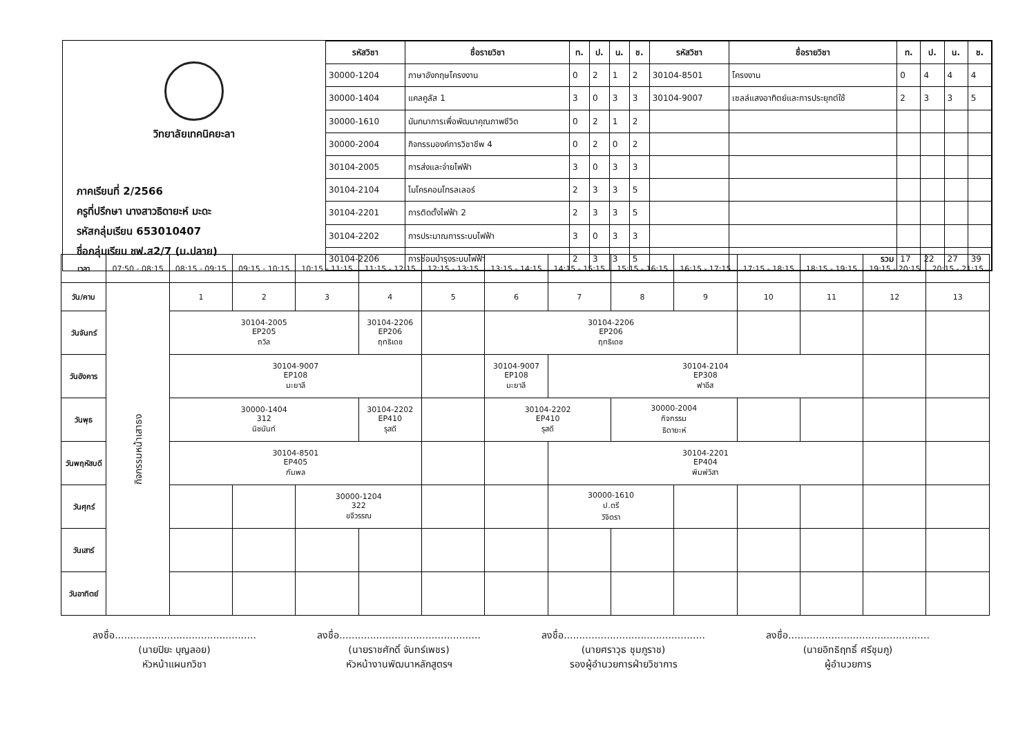วิทยาลัยเทคนิคยะลา
ภาคเรียนที่ 2/2566
ครูที่ปรึกษา นางสาวธิดายะห์ มะดะ
รหัสกลุ่มเรียน 653010407
ชื่อกลุ่มเรียน ชฟ.ส2/7 (ม.ปลาย)
| รหัสวิชา | ชื่อรายวิชา | ท. | ป. | น. | ช. | รหัสวิชา | ชื่อรายวิชา | ท. | ป. | น. | ช. |
| --- | --- | --- | --- | --- | --- | --- | --- | --- | --- | --- | --- |
| 30000-1204 | ภาษาอังกฤษโครงงาน | 0 | 2 | 1 | 2 | 30104-8501 | โครงงาน | 0 | 4 | 4 | 4 |
| 30000-1404 | แคลคูลัส 1 | 3 | 0 | 3 | 3 | 30104-9007 | เซลล์แสงอาทิตย์และการประยุกต์ใช้ | 2 | 3 | 3 | 5 |
| 30000-1610 | นันทนาการเพื่อพัฒนาคุณภาพชีวิต | 0 | 2 | 1 | 2 | | | | | | |
| 30000-2004 | กิจกรรมองค์การวิชาชีพ 4 | 0 | 2 | 0 | 2 | | | | | | |
| 30104-2005 | การส่งและจ่ายไฟฟ้า | 3 | 0 | 3 | 3 | | | | | | |
| 30104-2104 | ไมโครคอนโทรลเลอร์ | 2 | 3 | 3 | 5 | | | | | | |
| 30104-2201 | การติดตั้งไฟฟ้า 2 | 2 | 3 | 3 | 5 | | | | | | |
| 30104-2202 | การประมาณการระบบไฟฟ้า | 3 | 0 | 3 | 3 | | | | | | |
| 30104-2206 | การซ่อมบำรุงระบบไฟฟ้า | 2 | 3 | 3 | 5 | | รวม | 17 | 22 | 27 | 39 |
| เวลา | 07:50 - 08:15 | 08:15 - 09:15 | 09:15 - 10:15 | 10:15 - 11:15 | 11:15 - 12:15 | 12:15 - 13:15 | 13:15 - 14:15 | 14:15 - 15:15 | 15:15 - 16:15 | 16:15 - 17:15 | 17:15 - 18:15 | 18:15 - 19:15 | 19:15 - 20:15 | 20:15 - 21:15 |
| วัน/คาบ | กิจกรรมหน้าเสาธง | 1 | 2 | 3 | 4 | 5 | 6 | 7 | 8 | 9 | 10 | 11 | 12 | 13 |
| วันจันทร์ | | 30104-2005 EP205 ถวิล | | | 30104-2206 EP206 ฤทธิเดช | | 30104-2206 EP206 ฤทธิเดช | | | | | | | |
| วันอังคาร | | 30104-9007 EP108 มะยาลี | | | | | 30104-9007 EP108 มะยาลี | 30104-2104 EP308 ฟาอีส | | | | | | |
| วันพุธ | | 30000-1404 312 นิชนันท์ | | | 30104-2202 EP410 รุสดี | | 30104-2202 EP410 รุสดี | | 30000-2004 กิจกรรม ธิดายะห์ | | | | | |
| วันพฤหัสบดี | | 30104-8501 EP405 กัมพล | | | | | | 30104-2201 EP404 พิมพ์วิสา | | | | | | |
| วันศุกร์ | | | | 30000-1204 322 ขจีวรรณ | | | | 30000-1610 ป.ตรี วิจิตรา | | | | | | |
| วันเสาร์ | | | | | | | | | | | | | | |
| วันอาทิตย์ | | | | | | | | | | | | | | |
ลงชื่อ..............................................
(นายปิยะ บุญลอย)
หัวหน้าแผนกวิชา
ลงชื่อ..............................................
(นายราชศักดิ์ จันทร์เพชร)
หัวหน้างานพัฒนาหลักสูตรฯ
ลงชื่อ..............................................
(นายศราวุธ ชุมภูราช)
รองผู้อำนวยการฝ่ายวิชาการ
ลงชื่อ..............................................
(นายอิทธิฤทธิ์ ศรีชุมภู)
ผู้อำนวยการ